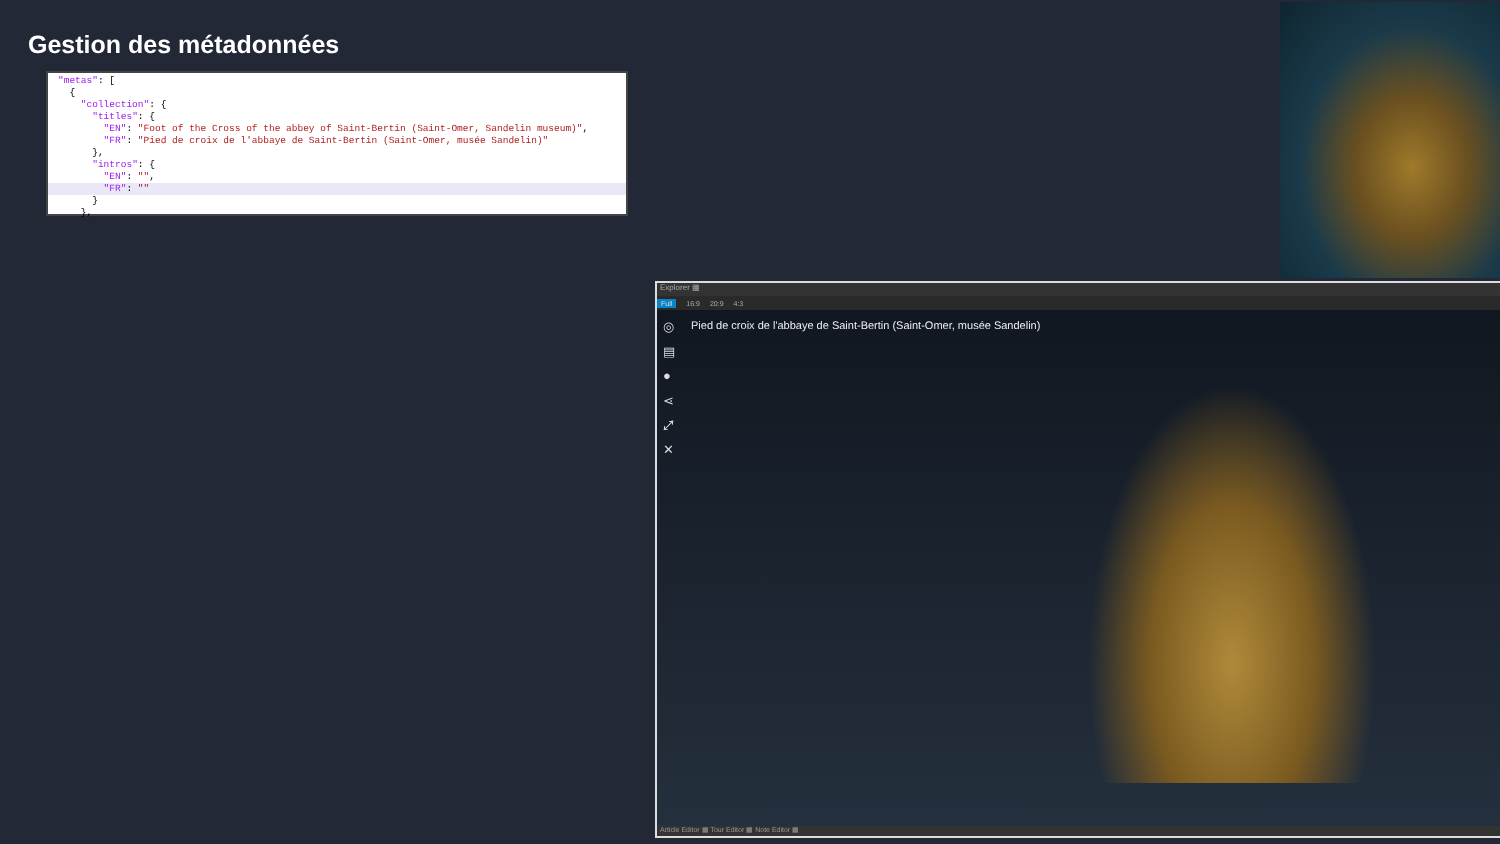Gestion des métadonnées
"metas": [
{
"collection": {
"titles": {
"EN": "Foot of the Cross of the abbey of Saint-Bertin (Saint-Omer, Sandelin museum)",
"FR": "Pied de croix de l'abbaye de Saint-Bertin (Saint-Omer, musée Sandelin)"
},
"intros": {
"EN": "",
"FR": ""
}
},
Explorer ▦
Full 16:9 20:9 4:3
◎
▤
●
⋖
⤢
✕
Pied de croix de l'abbaye de Saint-Bertin (Saint-Omer, musée Sandelin)
Article Editor ▦ Tour Editor ▦ Note Editor ▦